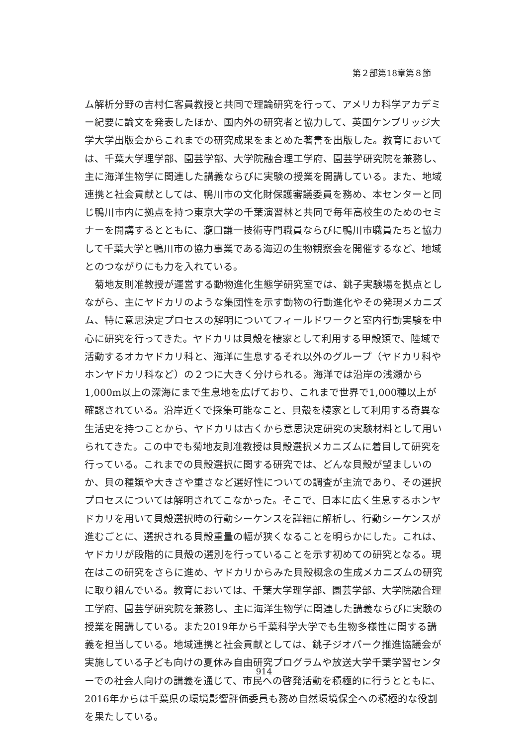第２部第18章第８節
ム解析分野の吉村仁客員教授と共同で理論研究を行って、アメリカ科学アカデミー紀要に論文を発表したほか、国内外の研究者と協力して、英国ケンブリッジ大学大学出版会からこれまでの研究成果をまとめた著書を出版した。教育においては、千葉大学理学部、園芸学部、大学院融合理工学府、園芸学研究院を兼務し、主に海洋生物学に関連した講義ならびに実験の授業を開講している。また、地域連携と社会貢献としては、鴨川市の文化財保護審議委員を務め、本センターと同じ鴨川市内に拠点を持つ東京大学の千葉演習林と共同で毎年高校生のためのセミナーを開講するとともに、瀧口謙一技術専門職員ならびに鴨川市職員たちと協力して千葉大学と鴨川市の協力事業である海辺の生物観察会を開催するなど、地域とのつながりにも力を入れている。
菊地友則准教授が運営する動物進化生態学研究室では、銚子実験場を拠点としながら、主にヤドカリのような集団性を示す動物の行動進化やその発現メカニズム、特に意思決定プロセスの解明についてフィールドワークと室内行動実験を中心に研究を行ってきた。ヤドカリは貝殻を棲家として利用する甲殻類で、陸域で活動するオカヤドカリ科と、海洋に生息するそれ以外のグループ（ヤドカリ科やホンヤドカリ科など）の２つに大きく分けられる。海洋では沿岸の浅瀬から1,000m以上の深海にまで生息地を広げており、これまで世界で1,000種以上が確認されている。沿岸近くで採集可能なこと、貝殻を棲家として利用する奇異な生活史を持つことから、ヤドカリは古くから意思決定研究の実験材料として用いられてきた。この中でも菊地友則准教授は貝殻選択メカニズムに着目して研究を行っている。これまでの貝殻選択に関する研究では、どんな貝殻が望ましいのか、貝の種類や大きさや重さなど選好性についての調査が主流であり、その選択プロセスについては解明されてこなかった。そこで、日本に広く生息するホンヤドカリを用いて貝殻選択時の行動シーケンスを詳細に解析し、行動シーケンスが進むごとに、選択される貝殻重量の幅が狭くなることを明らかにした。これは、ヤドカリが段階的に貝殻の選別を行っていることを示す初めての研究となる。現在はこの研究をさらに進め、ヤドカリからみた貝殻概念の生成メカニズムの研究に取り組んでいる。教育においては、千葉大学理学部、園芸学部、大学院融合理工学府、園芸学研究院を兼務し、主に海洋生物学に関連した講義ならびに実験の授業を開講している。また2019年から千葉科学大学でも生物多様性に関する講義を担当している。地域連携と社会貢献としては、銚子ジオパーク推進協議会が実施している子ども向けの夏休み自由研究プログラムや放送大学千葉学習センターでの社会人向けの講義を通じて、市民への啓発活動を積極的に行うとともに、2016年からは千葉県の環境影響評価委員も務め自然環境保全への積極的な役割を果たしている。
914